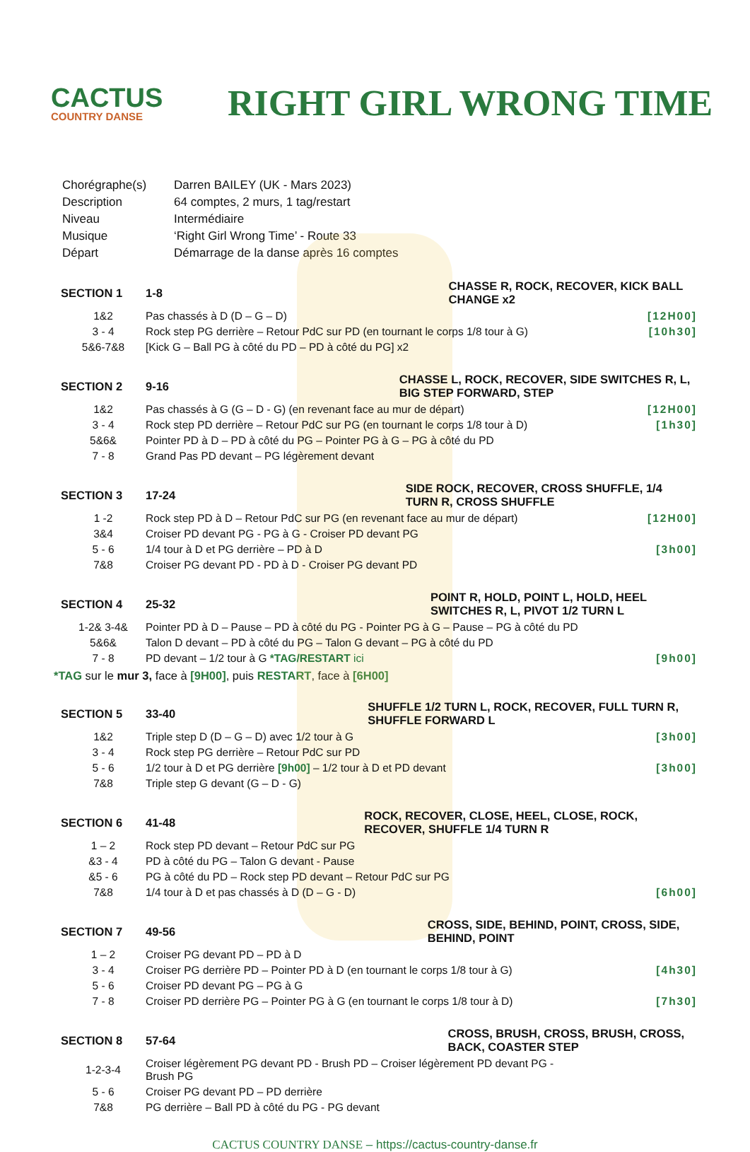CACTUS
COUNTRY DANSE
RIGHT GIRL WRONG TIME
| Chorégraphe(s) | Darren BAILEY (UK - Mars 2023) |
| Description | 64 comptes, 2 murs, 1 tag/restart |
| Niveau | Intermédiaire |
| Musique | ‘Right Girl Wrong Time’ - Route 33 |
| Départ | Démarrage de la danse après 16 comptes |
| SECTION 1 | 1-8 | CHASSE R, ROCK, RECOVER, KICK BALL CHANGE x2 | |
| --- | --- | --- | --- |
| 1&2 | Pas chassés à D (D – G – D) | | [12H00] |
| 3 - 4 | Rock step PG derrière – Retour PdC sur PD (en tournant le corps 1/8 tour à G) | | [10h30] |
| 5&6-7&8 | [Kick G – Ball PG à côté du PD – PD à côté du PG] x2 | | |
| SECTION 2 | 9-16 | CHASSE L, ROCK, RECOVER, SIDE SWITCHES R, L, BIG STEP FORWARD, STEP | |
| --- | --- | --- | --- |
| 1&2 | Pas chassés à G (G – D - G) (en revenant face au mur de départ) | | [12H00] |
| 3 - 4 | Rock step PD derrière – Retour PdC sur PG (en tournant le corps 1/8 tour à D) | | [1h30] |
| 5&6& | Pointer PD à D – PD à côté du PG – Pointer PG à G – PG à côté du PD | | |
| 7 - 8 | Grand Pas PD devant – PG légèrement devant | | |
| SECTION 3 | 17-24 | SIDE ROCK, RECOVER, CROSS SHUFFLE, 1/4 TURN R, CROSS SHUFFLE | |
| --- | --- | --- | --- |
| 1 -2 | Rock step PD à D – Retour PdC sur PG (en revenant face au mur de départ) | | [12H00] |
| 3&4 | Croiser PD devant PG - PG à G - Croiser PD devant PG | | |
| 5 - 6 | 1/4 tour à D et PG derrière – PD à D | | [3h00] |
| 7&8 | Croiser PG devant PD - PD à D - Croiser PG devant PD | | |
| SECTION 4 | 25-32 | POINT R, HOLD, POINT L, HOLD, HEEL SWITCHES R, L, PIVOT 1/2 TURN L | |
| --- | --- | --- | --- |
| 1-2& 3-4& | Pointer PD à D – Pause – PD à côté du PG - Pointer PG à G – Pause – PG à côté du PD | | |
| 5&6& | Talon D devant – PD à côté du PG – Talon G devant – PG à côté du PD | | |
| 7 - 8 | PD devant – 1/2 tour à G *TAG/RESTART ici | | [9h00] |
*TAG sur le mur 3, face à [9H00], puis RESTART, face à [6H00]
| SECTION 5 | 33-40 | SHUFFLE 1/2 TURN L, ROCK, RECOVER, FULL TURN R, SHUFFLE FORWARD L | |
| --- | --- | --- | --- |
| 1&2 | Triple step D (D – G – D) avec 1/2 tour à G | | [3h00] |
| 3 - 4 | Rock step PG derrière – Retour PdC sur PD | | |
| 5 - 6 | 1/2 tour à D et PG derrière [9h00] – 1/2 tour à D et PD devant | | [3h00] |
| 7&8 | Triple step G devant (G – D - G) | | |
| SECTION 6 | 41-48 | ROCK, RECOVER, CLOSE, HEEL, CLOSE, ROCK, RECOVER, SHUFFLE 1/4 TURN R | |
| --- | --- | --- | --- |
| 1 – 2 | Rock step PD devant – Retour PdC sur PG | | |
| &3 - 4 | PD à côté du PG – Talon G devant - Pause | | |
| &5 - 6 | PG à côté du PD – Rock step PD devant – Retour PdC sur PG | | |
| 7&8 | 1/4 tour à D et pas chassés à D (D – G - D) | | [6h00] |
| SECTION 7 | 49-56 | CROSS, SIDE, BEHIND, POINT, CROSS, SIDE, BEHIND, POINT | |
| --- | --- | --- | --- |
| 1 – 2 | Croiser PG devant PD – PD à D | | |
| 3 - 4 | Croiser PG derrière PD – Pointer PD à D (en tournant le corps 1/8 tour à G) | | [4h30] |
| 5 - 6 | Croiser PD devant PG – PG à G | | |
| 7 - 8 | Croiser PD derrière PG – Pointer PG à G (en tournant le corps 1/8 tour à D) | | [7h30] |
| SECTION 8 | 57-64 | CROSS, BRUSH, CROSS, BRUSH, CROSS, BACK, COASTER STEP | |
| --- | --- | --- | --- |
| 1-2-3-4 | Croiser légèrement PG devant PD - Brush PD – Croiser légèrement PD devant PG - Brush PG | | |
| 5 - 6 | Croiser PG devant PD – PD derrière | | |
| 7&8 | PG derrière – Ball PD à côté du PG - PG devant | | |
CACTUS COUNTRY DANSE – https://cactus-country-danse.fr